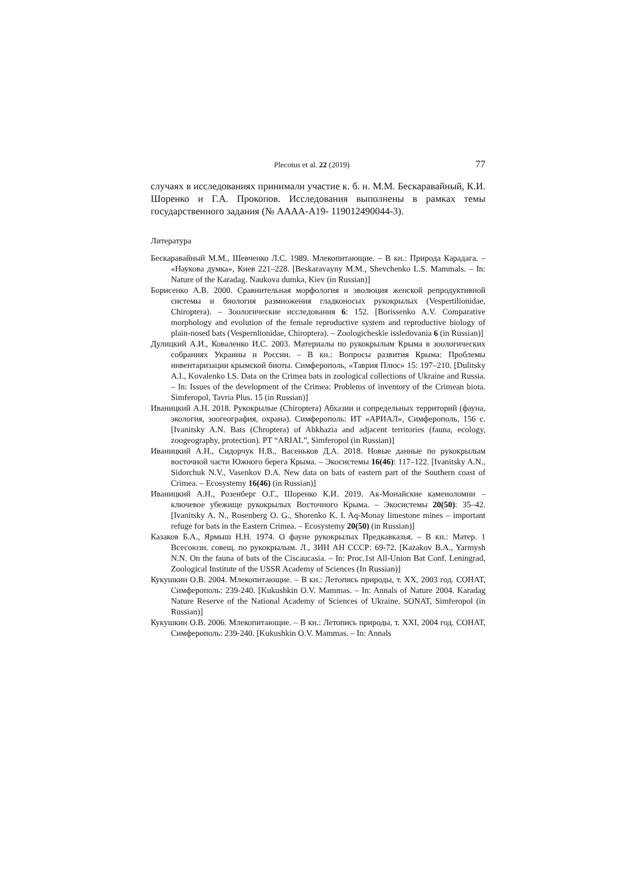Plecotus et al. 22 (2019) 77
случаях в исследованиях принимали участие к. б. н. М.М. Бескаравайный, К.И. Шоренко и Г.А. Прокопов. Исследования выполнены в рамках темы государственного задания (№ АААА-А19- 119012490044-3).
Литература
Бескаравайный М.М., Шевченко Л.С. 1989. Млекопитающие. – В кн.: Природа Карадага. – «Наукова думка», Киев 221–228. [Beskaravayny M.M., Shevchenko L.S. Mammals. – In: Nature of the Karadag. Naukova dumka, Kiev (in Russian)]
Борисенко А.В. 2000. Сравнительная морфология и эволюция женской репродуктивной системы и биология размножения гладконосых рукокрылых (Vespertilionidae, Chiroptera). – Зоологические исследования 6: 152. [Borissenko A.V. Comparative morphology and evolution of the female reproductive system and reproductive biology of plain-nosed bats (Vespernlionidae, Chiroptera). – Zoologicheskie issledovania 6 (in Russian)]
Дулицкий А.И., Коваленко И.С. 2003. Материалы по рукокрылым Крыма в зоологических собраниях Украины и России. – В кн.: Вопросы развития Крыма: Проблемы инвентаризации крымской биоты. Симферополь, «Таврия Плюс» 15: 197–210. [Dulitsky A.I., Kovalenko I.S. Data on the Crimea bats in zoological collections of Ukraine and Russia. – In: Issues of the development of the Crimea: Problems of inventory of the Crimean biota. Simferopol, Tavria Plus. 15 (in Russian)]
Иваницкий А.Н. 2018. Рукокрылые (Chiroptera) Абхазии и сопредельных территорий (фауна, экология, зоогеография, охрана). Симферополь: ИТ «АРИАЛ», Симферополь, 156 с. [Ivanitsky A.N. Bats (Chroptera) of Abkhazia and adjacent territories (fauna, ecology, zoogeography, protection). PT “ARIAL”, Simferopol (in Russian)]
Иваницкий А.Н., Сидорчук Н.В., Васеньков Д.А. 2018. Новые данные по рукокрылым восточной части Южного берега Крыма. – Экосистемы 16(46): 117–122. [Ivanitsky A.N., Sidorchuk N.V., Vasenkov D.A. New data on bats of eastern part of the Southern coast of Crimea. – Ecosystemy 16(46) (in Russian)]
Иваницкий А.Н., Розенберг О.Г., Шоренко К.И. 2019. Ак-Монайские каменоломни – ключевое убежище рукокрылых Восточного Крыма. – Экосистемы 20(50): 35–42. [Ivanitsky A. N., Rosenberg O. G., Shorenko K. I. Aq-Monay limestone mines – important refuge for bats in the Eastern Crimea. – Ecosystemy 20(50) (in Russian)]
Казаков Б.А., Ярмыш Н.Н. 1974. О фауне рукокрылых Предкавказья. – В кн.: Матер. 1 Всесоюзн. совещ. по рукокрылым. Л., ЗИН АН СССР: 69-72. [Kazakov B.A., Yarmysh N.N. On the fauna of bats of the Ciscaucasia. – In: Proc.1st All-Union Bat Conf. Leningrad, Zoological Institute of the USSR Academy of Sciences (In Russian)]
Кукушкин О.В. 2004. Млекопитающие. – В кн.: Летопись природы, т. XX, 2003 год. СОНАТ, Симферополь: 239-240. [Kukushkin O.V. Mammas. – In: Annals of Nature 2004. Karadag Nature Reserve of the National Academy of Sciences of Ukraine. SONAT, Simferopol (in Russian)]
Кукушкин О.В. 2006. Млекопитающие. – В кн.: Летопись природы, т. XXI, 2004 год. СОНАТ, Симферополь: 239-240. [Kukushkin O.V. Mammas. – In: Annals